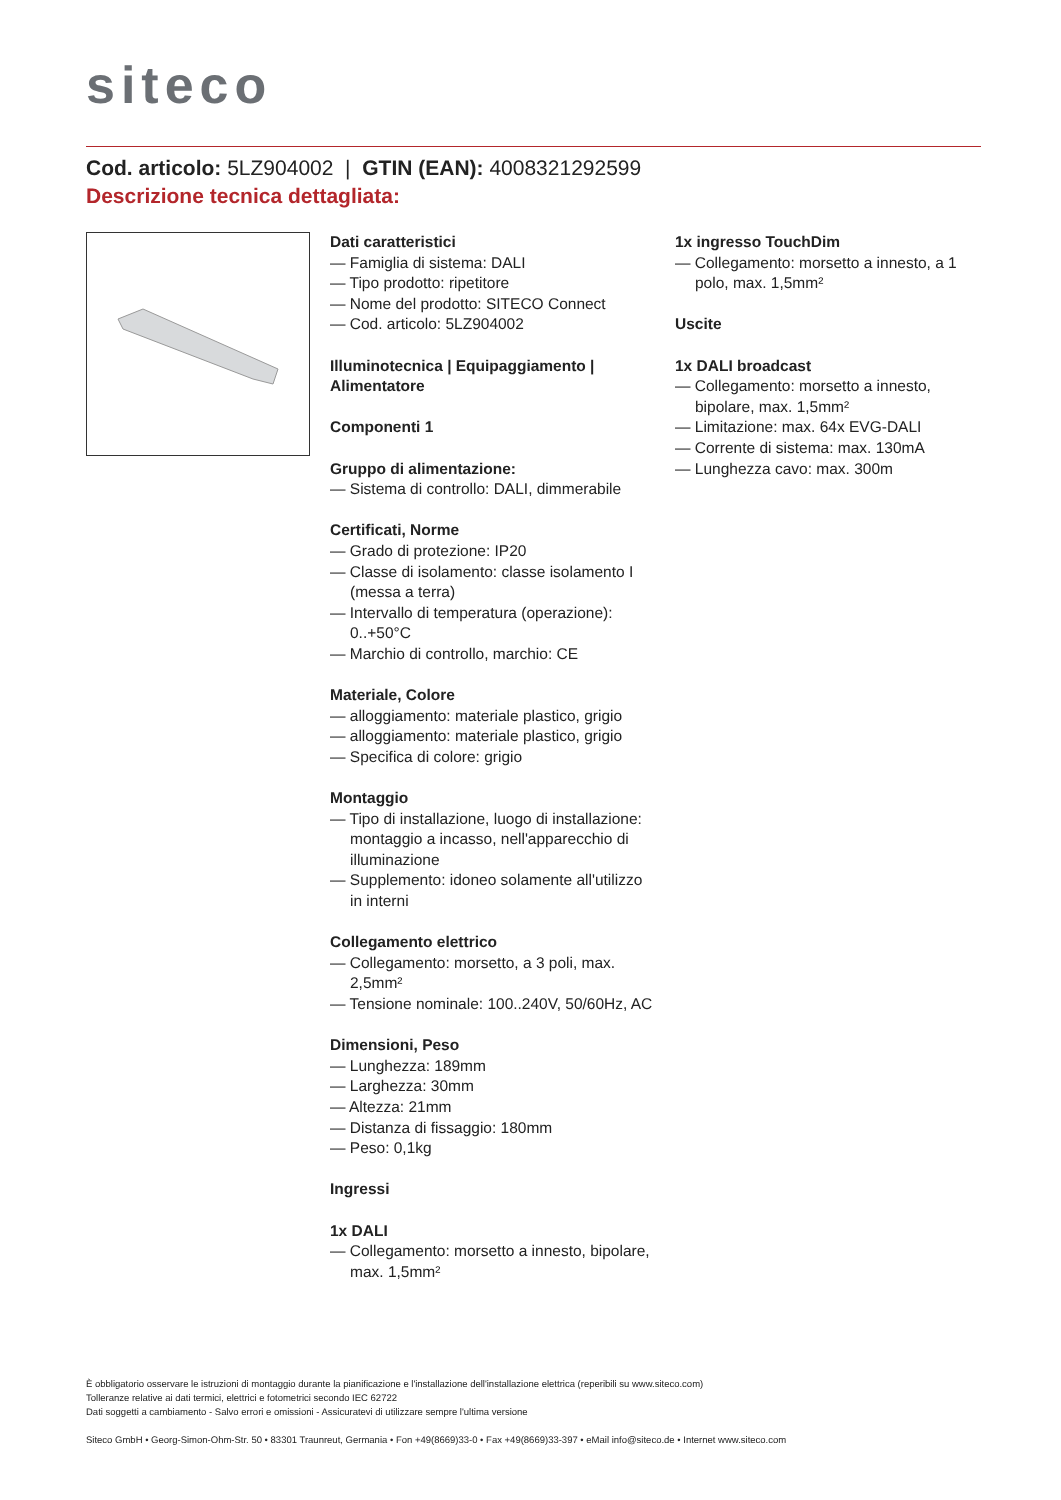siteco
Cod. articolo: 5LZ904002 | GTIN (EAN): 4008321292599
Descrizione tecnica dettagliata:
Dati caratteristici
— Famiglia di sistema: DALI
— Tipo prodotto: ripetitore
— Nome del prodotto: SITECO Connect
— Cod. articolo: 5LZ904002
Illuminotecnica | Equipaggiamento | Alimentatore
Componenti 1
Gruppo di alimentazione:
— Sistema di controllo: DALI, dimmerabile
Certificati, Norme
— Grado di protezione: IP20
— Classe di isolamento: classe isolamento I (messa a terra)
— Intervallo di temperatura (operazione): 0..+50°C
— Marchio di controllo, marchio: CE
Materiale, Colore
— alloggiamento: materiale plastico, grigio
— alloggiamento: materiale plastico, grigio
— Specifica di colore: grigio
Montaggio
— Tipo di installazione, luogo di installazione: montaggio a incasso, nell'apparecchio di illuminazione
— Supplemento: idoneo solamente all'utilizzo in interni
Collegamento elettrico
— Collegamento: morsetto, a 3 poli, max. 2,5mm²
— Tensione nominale: 100..240V, 50/60Hz, AC
Dimensioni, Peso
— Lunghezza: 189mm
— Larghezza: 30mm
— Altezza: 21mm
— Distanza di fissaggio: 180mm
— Peso: 0,1kg
Ingressi
1x DALI
— Collegamento: morsetto a innesto, bipolare, max. 1,5mm²
1x ingresso TouchDim
— Collegamento: morsetto a innesto, a 1 polo, max. 1,5mm²
Uscite
1x DALI broadcast
— Collegamento: morsetto a innesto, bipolare, max. 1,5mm²
— Limitazione: max. 64x EVG-DALI
— Corrente di sistema: max. 130mA
— Lunghezza cavo: max. 300m
È obbligatorio osservare le istruzioni di montaggio durante la pianificazione e l'installazione dell'installazione elettrica (reperibili su www.siteco.com)
Tolleranze relative ai dati termici, elettrici e fotometrici secondo IEC 62722
Dati soggetti a cambiamento - Salvo errori e omissioni - Assicuratevi di utilizzare sempre l'ultima versione
Siteco GmbH • Georg-Simon-Ohm-Str. 50 • 83301 Traunreut, Germania • Fon +49(8669)33-0 • Fax +49(8669)33-397 • eMail info@siteco.de • Internet www.siteco.com